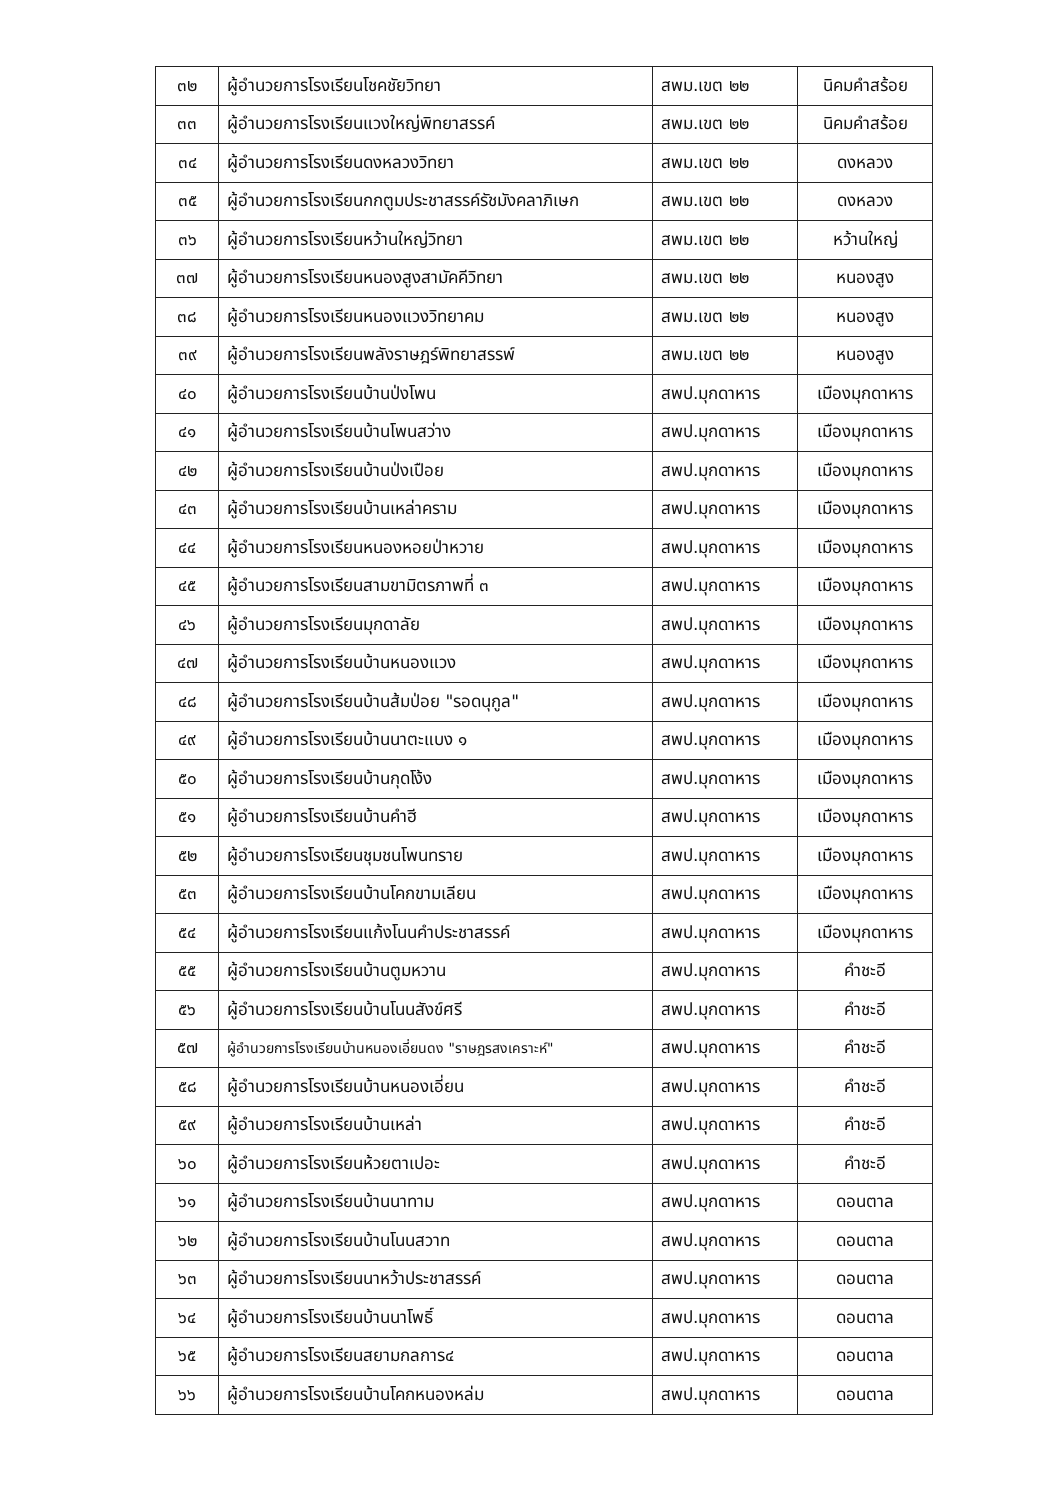| ๓๒ | ผู้อำนวยการโรงเรียนโชคชัยวิทยา | สพม.เขต ๒๒ | นิคมคำสร้อย |
| ๓๓ | ผู้อำนวยการโรงเรียนแวงใหญ่พิทยาสรรค์ | สพม.เขต ๒๒ | นิคมคำสร้อย |
| ๓๔ | ผู้อำนวยการโรงเรียนดงหลวงวิทยา | สพม.เขต ๒๒ | ดงหลวง |
| ๓๕ | ผู้อำนวยการโรงเรียนกกตูมประชาสรรค์รัชมังคลาภิเษก | สพม.เขต ๒๒ | ดงหลวง |
| ๓๖ | ผู้อำนวยการโรงเรียนหว้านใหญ่วิทยา | สพม.เขต ๒๒ | หว้านใหญ่ |
| ๓๗ | ผู้อำนวยการโรงเรียนหนองสูงสามัคคีวิทยา | สพม.เขต ๒๒ | หนองสูง |
| ๓๘ | ผู้อำนวยการโรงเรียนหนองแวงวิทยาคม | สพม.เขต ๒๒ | หนองสูง |
| ๓๙ | ผู้อำนวยการโรงเรียนพลังราษฎร์พิทยาสรรพ์ | สพม.เขต ๒๒ | หนองสูง |
| ๔๐ | ผู้อำนวยการโรงเรียนบ้านป่งโพน | สพป.มุกดาหาร | เมืองมุกดาหาร |
| ๔๑ | ผู้อำนวยการโรงเรียนบ้านโพนสว่าง | สพป.มุกดาหาร | เมืองมุกดาหาร |
| ๔๒ | ผู้อำนวยการโรงเรียนบ้านป่งเปือย | สพป.มุกดาหาร | เมืองมุกดาหาร |
| ๔๓ | ผู้อำนวยการโรงเรียนบ้านเหล่าคราม | สพป.มุกดาหาร | เมืองมุกดาหาร |
| ๔๔ | ผู้อำนวยการโรงเรียนหนองหอยป่าหวาย | สพป.มุกดาหาร | เมืองมุกดาหาร |
| ๔๕ | ผู้อำนวยการโรงเรียนสามขามิตรภาพที่ ๓ | สพป.มุกดาหาร | เมืองมุกดาหาร |
| ๔๖ | ผู้อำนวยการโรงเรียนมุกดาลัย | สพป.มุกดาหาร | เมืองมุกดาหาร |
| ๔๗ | ผู้อำนวยการโรงเรียนบ้านหนองแวง | สพป.มุกดาหาร | เมืองมุกดาหาร |
| ๔๘ | ผู้อำนวยการโรงเรียนบ้านส้มป่อย "รอดนุกูล" | สพป.มุกดาหาร | เมืองมุกดาหาร |
| ๔๙ | ผู้อำนวยการโรงเรียนบ้านนาตะแบง ๑ | สพป.มุกดาหาร | เมืองมุกดาหาร |
| ๕๐ | ผู้อำนวยการโรงเรียนบ้านกุดโง้ง | สพป.มุกดาหาร | เมืองมุกดาหาร |
| ๕๑ | ผู้อำนวยการโรงเรียนบ้านคำฮี | สพป.มุกดาหาร | เมืองมุกดาหาร |
| ๕๒ | ผู้อำนวยการโรงเรียนชุมชนโพนทราย | สพป.มุกดาหาร | เมืองมุกดาหาร |
| ๕๓ | ผู้อำนวยการโรงเรียนบ้านโคกขามเลียน | สพป.มุกดาหาร | เมืองมุกดาหาร |
| ๕๔ | ผู้อำนวยการโรงเรียนแก้งโนนคำประชาสรรค์ | สพป.มุกดาหาร | เมืองมุกดาหาร |
| ๕๕ | ผู้อำนวยการโรงเรียนบ้านตูมหวาน | สพป.มุกดาหาร | คำชะอี |
| ๕๖ | ผู้อำนวยการโรงเรียนบ้านโนนสังข์ศรี | สพป.มุกดาหาร | คำชะอี |
| ๕๗ | ผู้อำนวยการโรงเรียนบ้านหนองเอี่ยนดง "ราษฎรสงเคราะห์" | สพป.มุกดาหาร | คำชะอี |
| ๕๘ | ผู้อำนวยการโรงเรียนบ้านหนองเอี่ยน | สพป.มุกดาหาร | คำชะอี |
| ๕๙ | ผู้อำนวยการโรงเรียนบ้านเหล่า | สพป.มุกดาหาร | คำชะอี |
| ๖๐ | ผู้อำนวยการโรงเรียนห้วยตาเปอะ | สพป.มุกดาหาร | คำชะอี |
| ๖๑ | ผู้อำนวยการโรงเรียนบ้านนาทาม | สพป.มุกดาหาร | ดอนตาล |
| ๖๒ | ผู้อำนวยการโรงเรียนบ้านโนนสวาท | สพป.มุกดาหาร | ดอนตาล |
| ๖๓ | ผู้อำนวยการโรงเรียนนาหว้าประชาสรรค์ | สพป.มุกดาหาร | ดอนตาล |
| ๖๔ | ผู้อำนวยการโรงเรียนบ้านนาโพธิ์ | สพป.มุกดาหาร | ดอนตาล |
| ๖๕ | ผู้อำนวยการโรงเรียนสยามกลการ๔ | สพป.มุกดาหาร | ดอนตาล |
| ๖๖ | ผู้อำนวยการโรงเรียนบ้านโคกหนองหล่ม | สพป.มุกดาหาร | ดอนตาล |